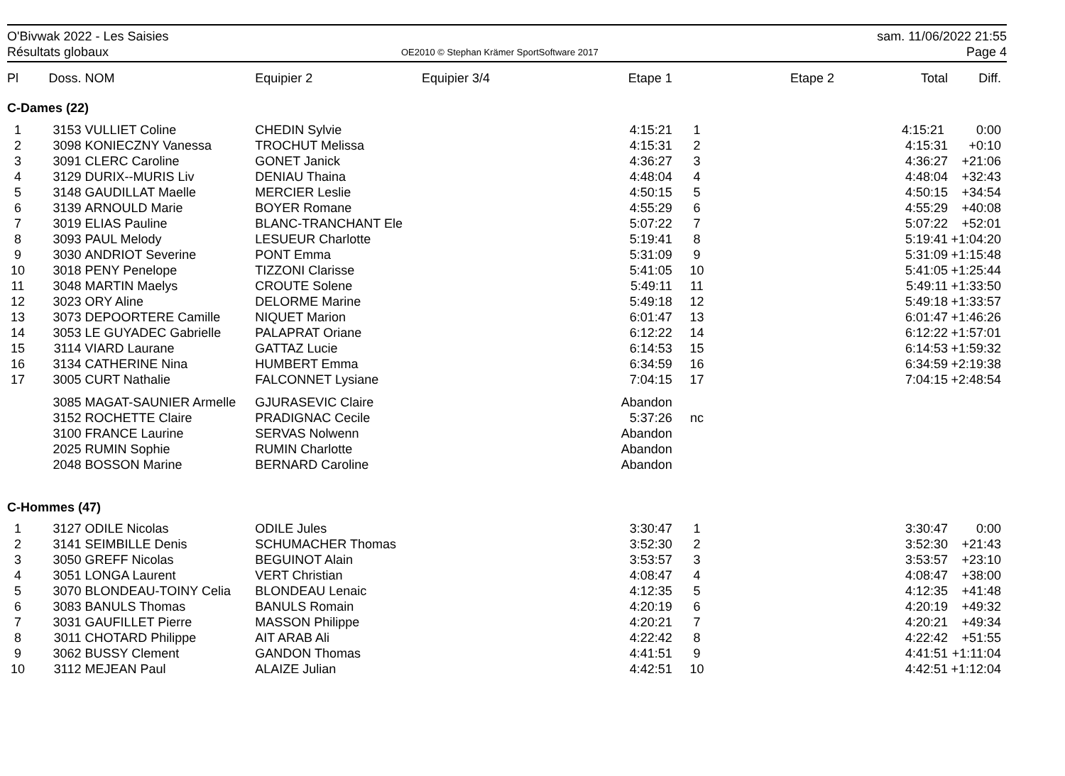O'Bivwak 2022 - Les Saisies
Résultats globaux
OE2010 © Stephan Krämer SportSoftware 2017
sam. 11/06/2022 21:55
Page 4
| Pl | Doss. | NOM | Equipier 2 | Equipier 3/4 | Etape 1 | | Etape 2 | Total | Diff. |
| --- | --- | --- | --- | --- | --- | --- | --- | --- | --- |
| C-Dames (22) | | | | | | | | | |
| 1 | 3153 | VULLIET Coline | CHEDIN Sylvie | | 4:15:21 | 1 | | 4:15:21 | 0:00 |
| 2 | 3098 | KONIECZNY Vanessa | TROCHUT Melissa | | 4:15:31 | 2 | | 4:15:31 | +0:10 |
| 3 | 3091 | CLERC Caroline | GONET Janick | | 4:36:27 | 3 | | 4:36:27 | +21:06 |
| 4 | 3129 | DURIX--MURIS Liv | DENIAU Thaina | | 4:48:04 | 4 | | 4:48:04 | +32:43 |
| 5 | 3148 | GAUDILLAT Maelle | MERCIER Leslie | | 4:50:15 | 5 | | 4:50:15 | +34:54 |
| 6 | 3139 | ARNOULD Marie | BOYER Romane | | 4:55:29 | 6 | | 4:55:29 | +40:08 |
| 7 | 3019 | ELIAS Pauline | BLANC-TRANCHANT Ele | | 5:07:22 | 7 | | 5:07:22 | +52:01 |
| 8 | 3093 | PAUL Melody | LESUEUR Charlotte | | 5:19:41 | 8 | | 5:19:41 | +1:04:20 |
| 9 | 3030 | ANDRIOT Severine | PONT Emma | | 5:31:09 | 9 | | 5:31:09 | +1:15:48 |
| 10 | 3018 | PENY Penelope | TIZZONI Clarisse | | 5:41:05 | 10 | | 5:41:05 | +1:25:44 |
| 11 | 3048 | MARTIN Maelys | CROUTE Solene | | 5:49:11 | 11 | | 5:49:11 | +1:33:50 |
| 12 | 3023 | ORY Aline | DELORME Marine | | 5:49:18 | 12 | | 5:49:18 | +1:33:57 |
| 13 | 3073 | DEPOORTERE Camille | NIQUET Marion | | 6:01:47 | 13 | | 6:01:47 | +1:46:26 |
| 14 | 3053 | LE GUYADEC Gabrielle | PALAPRAT Oriane | | 6:12:22 | 14 | | 6:12:22 | +1:57:01 |
| 15 | 3114 | VIARD Laurane | GATTAZ Lucie | | 6:14:53 | 15 | | 6:14:53 | +1:59:32 |
| 16 | 3134 | CATHERINE Nina | HUMBERT Emma | | 6:34:59 | 16 | | 6:34:59 | +2:19:38 |
| 17 | 3005 | CURT Nathalie | FALCONNET Lysiane | | 7:04:15 | 17 | | 7:04:15 | +2:48:54 |
| | 3085 | MAGAT-SAUNIER Armelle | GJURASEVIC Claire | | Abandon | | | | |
| | 3152 | ROCHETTE Claire | PRADIGNAC Cecile | | 5:37:26 | nc | | | |
| | 3100 | FRANCE Laurine | SERVAS Nolwenn | | Abandon | | | | |
| | 2025 | RUMIN Sophie | RUMIN Charlotte | | Abandon | | | | |
| | 2048 | BOSSON Marine | BERNARD Caroline | | Abandon | | | | |
| C-Hommes (47) | | | | | | | | | |
| 1 | 3127 | ODILE Nicolas | ODILE Jules | | 3:30:47 | 1 | | 3:30:47 | 0:00 |
| 2 | 3141 | SEIMBILLE Denis | SCHUMACHER Thomas | | 3:52:30 | 2 | | 3:52:30 | +21:43 |
| 3 | 3050 | GREFF Nicolas | BEGUINOT Alain | | 3:53:57 | 3 | | 3:53:57 | +23:10 |
| 4 | 3051 | LONGA Laurent | VERT Christian | | 4:08:47 | 4 | | 4:08:47 | +38:00 |
| 5 | 3070 | BLONDEAU-TOINY Celia | BLONDEAU Lenaic | | 4:12:35 | 5 | | 4:12:35 | +41:48 |
| 6 | 3083 | BANULS Thomas | BANULS Romain | | 4:20:19 | 6 | | 4:20:19 | +49:32 |
| 7 | 3031 | GAUFILLET Pierre | MASSON Philippe | | 4:20:21 | 7 | | 4:20:21 | +49:34 |
| 8 | 3011 | CHOTARD Philippe | AIT ARAB Ali | | 4:22:42 | 8 | | 4:22:42 | +51:55 |
| 9 | 3062 | BUSSY Clement | GANDON Thomas | | 4:41:51 | 9 | | 4:41:51 | +1:11:04 |
| 10 | 3112 | MEJEAN Paul | ALAIZE Julian | | 4:42:51 | 10 | | 4:42:51 | +1:12:04 |